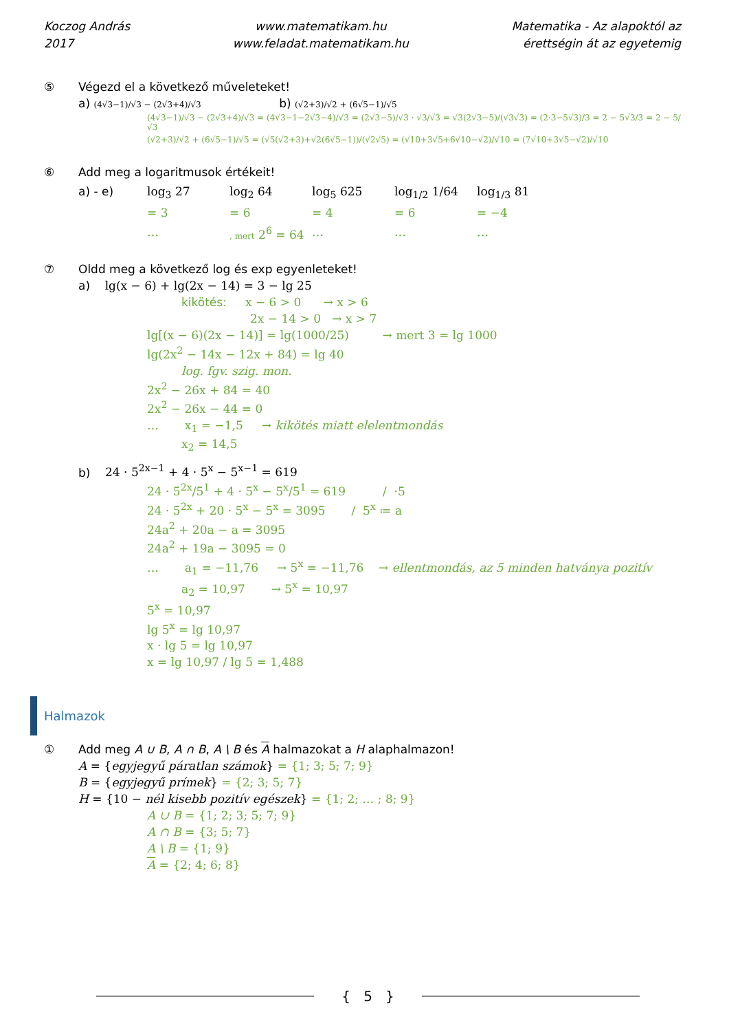Koczog András
2017
www.matematikam.hu
www.feladat.matematikam.hu
Matematika - Az alapoktól az
érettségin át az egyetemig
⑤ Végezd el a következő műveleteket!
a) (4√3−1)/√3 − (2√3+4)/√3 b) (√2+3)/√2 + (6√5−1)/√5
(4√3−1)/√3 − (2√3+4)/√3 = (4√3−1−2√3−4)/√3 = (2√3−5)/√3 · √3/√3 = √3(2√3−5)/(√3√3) = (2·3−5√3)/3 = 2 − 5√3/3 = 2 − 5/√3
(√2+3)/√2 + (6√5−1)/√5 = (√5(√2+3)+√2(6√5−1))/(√2√5) = (√10+3√5+6√10−√2)/√10 = (7√10+3√5−√2)/√10
⑥ Add meg a logaritmusok értékeit!
a) - e) log<sub>3</sub> 27 log<sub>2</sub> 64 log<sub>5</sub> 625 log<sub>1/2</sub> 1/64 log<sub>1/3</sub> 81
= 3 = 6 = 4 = 6 = −4
…
, mert 2<sup>6</sup> = 64
… … …
⑦ Oldd meg a következő log és exp egyenleteket!
a) lg(x − 6) + lg(2x − 14) = 3 − lg 25
kikötés: x − 6 > 0 → x > 6
2x − 14 > 0 → x > 7
lg[(x − 6)(2x − 14)] = lg(1000/25) → mert 3 = lg 1000
lg(2x<sup>2</sup> − 14x − 12x + 84) = lg 40
log. fgv. szig. mon.
2x<sup>2</sup> − 26x + 84 = 40
2x<sup>2</sup> − 26x − 44 = 0
… x<sub>1</sub> = −1,5 → kikötés miatt elelentmondás
x<sub>2</sub> = 14,5
b) 24 · 5<sup>2x−1</sup> + 4 · 5<sup>x</sup> − 5<sup>x−1</sup> = 619
24 · 5<sup>2x</sup>/5<sup>1</sup> + 4 · 5<sup>x</sup> − 5<sup>x</sup>/5<sup>1</sup> = 619 / ·5
24 · 5<sup>2x</sup> + 20 · 5<sup>x</sup> − 5<sup>x</sup> = 3095 / 5<sup>x</sup> ≔ a
24a<sup>2</sup> + 20a − a = 3095
24a<sup>2</sup> + 19a − 3095 = 0
… a<sub>1</sub> = −11,76 → 5<sup>x</sup> = −11,76 → ellentmondás, az 5 minden hatványa pozitív
a<sub>2</sub> = 10,97 → 5<sup>x</sup> = 10,97
5<sup>x</sup> = 10,97
lg 5<sup>x</sup> = lg 10,97
x · lg 5 = lg 10,97
x = lg 10,97 / lg 5 = 1,488
Halmazok
① Add meg A ∪ B, A ∩ B, A \ B és A halmazokat a H alaphalmazon!
A = {egyjegyű páratlan számok} = {1; 3; 5; 7; 9}
B = {egyjegyű prímek} = {2; 3; 5; 7}
H = {10 − nél kisebb pozitív egészek} = {1; 2; … ; 8; 9}
A ∪ B = {1; 2; 3; 5; 7; 9}
A ∩ B = {3; 5; 7}
A \ B = {1; 9}
A = {2; 4; 6; 8}
{ 5 }